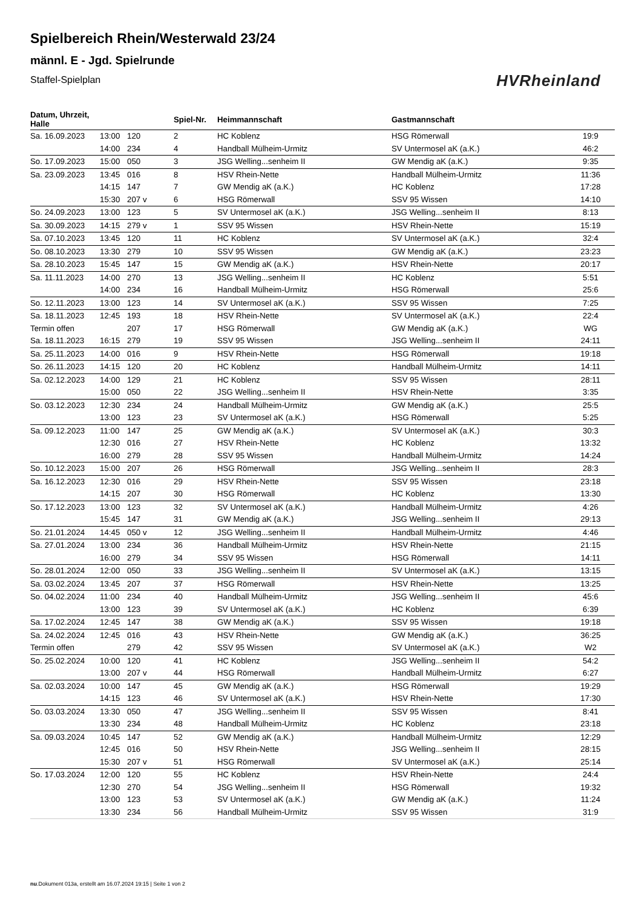Spielbereich Rhein/Westerwald 23/24
männl. E - Jgd. Spielrunde
Staffel-Spielplan
HVRheinland
| Datum, Uhrzeit, Halle | | | Spiel-Nr. | Heimmannschaft | Gastmannschaft | |
| --- | --- | --- | --- | --- | --- | --- |
| Sa. 16.09.2023 | 13:00 | 120 | 2 | HC Koblenz | HSG Römerwall | 19:9 |
| | 14:00 | 234 | 4 | Handball Mülheim-Urmitz | SV Untermosel aK (a.K.) | 46:2 |
| So. 17.09.2023 | 15:00 | 050 | 3 | JSG Welling...senheim II | GW Mendig aK (a.K.) | 9:35 |
| Sa. 23.09.2023 | 13:45 | 016 | 8 | HSV Rhein-Nette | Handball Mülheim-Urmitz | 11:36 |
| | 14:15 | 147 | 7 | GW Mendig aK (a.K.) | HC Koblenz | 17:28 |
| | 15:30 | 207 v | 6 | HSG Römerwall | SSV 95 Wissen | 14:10 |
| So. 24.09.2023 | 13:00 | 123 | 5 | SV Untermosel aK (a.K.) | JSG Welling...senheim II | 8:13 |
| Sa. 30.09.2023 | 14:15 | 279 v | 1 | SSV 95 Wissen | HSV Rhein-Nette | 15:19 |
| Sa. 07.10.2023 | 13:45 | 120 | 11 | HC Koblenz | SV Untermosel aK (a.K.) | 32:4 |
| So. 08.10.2023 | 13:30 | 279 | 10 | SSV 95 Wissen | GW Mendig aK (a.K.) | 23:23 |
| Sa. 28.10.2023 | 15:45 | 147 | 15 | GW Mendig aK (a.K.) | HSV Rhein-Nette | 20:17 |
| Sa. 11.11.2023 | 14:00 | 270 | 13 | JSG Welling...senheim II | HC Koblenz | 5:51 |
| | 14:00 | 234 | 16 | Handball Mülheim-Urmitz | HSG Römerwall | 25:6 |
| So. 12.11.2023 | 13:00 | 123 | 14 | SV Untermosel aK (a.K.) | SSV 95 Wissen | 7:25 |
| Sa. 18.11.2023 | 12:45 | 193 | 18 | HSV Rhein-Nette | SV Untermosel aK (a.K.) | 22:4 |
| Termin offen | | 207 | 17 | HSG Römerwall | GW Mendig aK (a.K.) | WG |
| Sa. 18.11.2023 | 16:15 | 279 | 19 | SSV 95 Wissen | JSG Welling...senheim II | 24:11 |
| Sa. 25.11.2023 | 14:00 | 016 | 9 | HSV Rhein-Nette | HSG Römerwall | 19:18 |
| So. 26.11.2023 | 14:15 | 120 | 20 | HC Koblenz | Handball Mülheim-Urmitz | 14:11 |
| Sa. 02.12.2023 | 14:00 | 129 | 21 | HC Koblenz | SSV 95 Wissen | 28:11 |
| | 15:00 | 050 | 22 | JSG Welling...senheim II | HSV Rhein-Nette | 3:35 |
| So. 03.12.2023 | 12:30 | 234 | 24 | Handball Mülheim-Urmitz | GW Mendig aK (a.K.) | 25:5 |
| | 13:00 | 123 | 23 | SV Untermosel aK (a.K.) | HSG Römerwall | 5:25 |
| Sa. 09.12.2023 | 11:00 | 147 | 25 | GW Mendig aK (a.K.) | SV Untermosel aK (a.K.) | 30:3 |
| | 12:30 | 016 | 27 | HSV Rhein-Nette | HC Koblenz | 13:32 |
| | 16:00 | 279 | 28 | SSV 95 Wissen | Handball Mülheim-Urmitz | 14:24 |
| So. 10.12.2023 | 15:00 | 207 | 26 | HSG Römerwall | JSG Welling...senheim II | 28:3 |
| Sa. 16.12.2023 | 12:30 | 016 | 29 | HSV Rhein-Nette | SSV 95 Wissen | 23:18 |
| | 14:15 | 207 | 30 | HSG Römerwall | HC Koblenz | 13:30 |
| So. 17.12.2023 | 13:00 | 123 | 32 | SV Untermosel aK (a.K.) | Handball Mülheim-Urmitz | 4:26 |
| | 15:45 | 147 | 31 | GW Mendig aK (a.K.) | JSG Welling...senheim II | 29:13 |
| So. 21.01.2024 | 14:45 | 050 v | 12 | JSG Welling...senheim II | Handball Mülheim-Urmitz | 4:46 |
| Sa. 27.01.2024 | 13:00 | 234 | 36 | Handball Mülheim-Urmitz | HSV Rhein-Nette | 21:15 |
| | 16:00 | 279 | 34 | SSV 95 Wissen | HSG Römerwall | 14:11 |
| So. 28.01.2024 | 12:00 | 050 | 33 | JSG Welling...senheim II | SV Untermosel aK (a.K.) | 13:15 |
| Sa. 03.02.2024 | 13:45 | 207 | 37 | HSG Römerwall | HSV Rhein-Nette | 13:25 |
| So. 04.02.2024 | 11:00 | 234 | 40 | Handball Mülheim-Urmitz | JSG Welling...senheim II | 45:6 |
| | 13:00 | 123 | 39 | SV Untermosel aK (a.K.) | HC Koblenz | 6:39 |
| Sa. 17.02.2024 | 12:45 | 147 | 38 | GW Mendig aK (a.K.) | SSV 95 Wissen | 19:18 |
| Sa. 24.02.2024 | 12:45 | 016 | 43 | HSV Rhein-Nette | GW Mendig aK (a.K.) | 36:25 |
| Termin offen | | 279 | 42 | SSV 95 Wissen | SV Untermosel aK (a.K.) | W2 |
| So. 25.02.2024 | 10:00 | 120 | 41 | HC Koblenz | JSG Welling...senheim II | 54:2 |
| | 13:00 | 207 v | 44 | HSG Römerwall | Handball Mülheim-Urmitz | 6:27 |
| Sa. 02.03.2024 | 10:00 | 147 | 45 | GW Mendig aK (a.K.) | HSG Römerwall | 19:29 |
| | 14:15 | 123 | 46 | SV Untermosel aK (a.K.) | HSV Rhein-Nette | 17:30 |
| So. 03.03.2024 | 13:30 | 050 | 47 | JSG Welling...senheim II | SSV 95 Wissen | 8:41 |
| | 13:30 | 234 | 48 | Handball Mülheim-Urmitz | HC Koblenz | 23:18 |
| Sa. 09.03.2024 | 10:45 | 147 | 52 | GW Mendig aK (a.K.) | Handball Mülheim-Urmitz | 12:29 |
| | 12:45 | 016 | 50 | HSV Rhein-Nette | JSG Welling...senheim II | 28:15 |
| | 15:30 | 207 v | 51 | HSG Römerwall | SV Untermosel aK (a.K.) | 25:14 |
| So. 17.03.2024 | 12:00 | 120 | 55 | HC Koblenz | HSV Rhein-Nette | 24:4 |
| | 12:30 | 270 | 54 | JSG Welling...senheim II | HSG Römerwall | 19:32 |
| | 13:00 | 123 | 53 | SV Untermosel aK (a.K.) | GW Mendig aK (a.K.) | 11:24 |
| | 13:30 | 234 | 56 | Handball Mülheim-Urmitz | SSV 95 Wissen | 31:9 |
nu.Dokument 013a, erstellt am 16.07.2024 19:15 | Seite 1 von 2